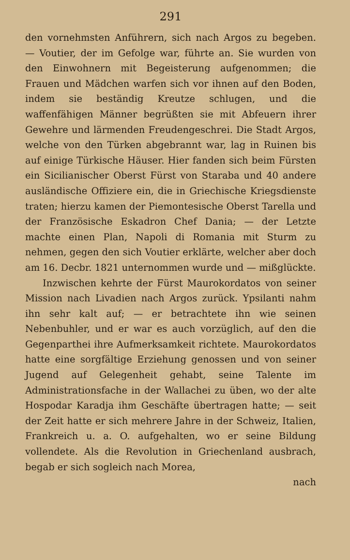291
den vornehmsten Anführern, sich nach Argos zu begeben. — Voutier, der im Gefolge war, führte an. Sie wurden von den Einwohnern mit Begeisterung aufgenommen; die Frauen und Mädchen warfen sich vor ihnen auf den Boden, indem sie beständig Kreutze schlugen, und die waffenfähigen Männer begrüßten sie mit Abfeuern ihrer Gewehre und lärmenden Freudengeschrei. Die Stadt Argos, welche von den Türken abgebrannt war, lag in Ruinen bis auf einige Türkische Häuser. Hier fanden sich beim Fürsten ein Sicilianischer Oberst Fürst von Staraba und 40 andere ausländische Offiziere ein, die in Griechische Kriegsdienste traten; hierzu kamen der Piemontesische Oberst Tarella und der Französische Eskadron Chef Dania; — der Letzte machte einen Plan, Napoli di Romania mit Sturm zu nehmen, gegen den sich Voutier erklärte, welcher aber doch am 16. Decbr. 1821 unternommen wurde und — mißglückte.
Inzwischen kehrte der Fürst Maurokordatos von seiner Mission nach Livadien nach Argos zurück. Ypsilanti nahm ihn sehr kalt auf; — er betrachtete ihn wie seinen Nebenbuhler, und er war es auch vorzüglich, auf den die Gegenparthei ihre Aufmerksamkeit richtete. Maurokordatos hatte eine sorgfältige Erziehung genossen und von seiner Jugend auf Gelegenheit gehabt, seine Talente im Administrationsfache in der Wallachei zu üben, wo der alte Hospodar Karadja ihm Geschäfte übertragen hatte; — seit der Zeit hatte er sich mehrere Jahre in der Schweiz, Italien, Frankreich u. a. O. aufgehalten, wo er seine Bildung vollendete. Als die Revolution in Griechenland ausbrach, begab er sich sogleich nach Morea,
nach